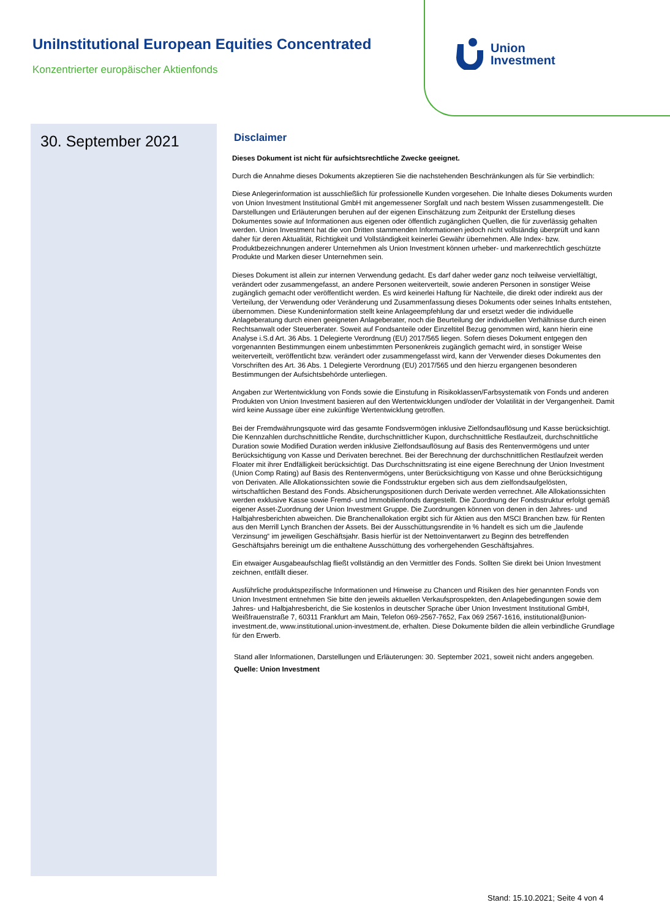UniInstitutional European Equities Concentrated
Konzentrierter europäischer Aktienfonds
Union
Investment
30. September 2021
Disclaimer
Dieses Dokument ist nicht für aufsichtsrechtliche Zwecke geeignet.
Durch die Annahme dieses Dokuments akzeptieren Sie die nachstehenden Beschränkungen als für Sie verbindlich:
Diese Anlegerinformation ist ausschließlich für professionelle Kunden vorgesehen. Die Inhalte dieses Dokuments wurden von Union Investment Institutional GmbH mit angemessener Sorgfalt und nach bestem Wissen zusammengestellt. Die Darstellungen und Erläuterungen beruhen auf der eigenen Einschätzung zum Zeitpunkt der Erstellung dieses Dokumentes sowie auf Informationen aus eigenen oder öffentlich zugänglichen Quellen, die für zuverlässig gehalten werden. Union Investment hat die von Dritten stammenden Informationen jedoch nicht vollständig überprüft und kann daher für deren Aktualität, Richtigkeit und Vollständigkeit keinerlei Gewähr übernehmen. Alle Index- bzw. Produktbezeichnungen anderer Unternehmen als Union Investment können urheber- und markenrechtlich geschützte Produkte und Marken dieser Unternehmen sein.
Dieses Dokument ist allein zur internen Verwendung gedacht. Es darf daher weder ganz noch teilweise vervielfältigt, verändert oder zusammengefasst, an andere Personen weiterverteilt, sowie anderen Personen in sonstiger Weise zugänglich gemacht oder veröffentlicht werden. Es wird keinerlei Haftung für Nachteile, die direkt oder indirekt aus der Verteilung, der Verwendung oder Veränderung und Zusammenfassung dieses Dokuments oder seines Inhalts entstehen, übernommen. Diese Kundeninformation stellt keine Anlageempfehlung dar und ersetzt weder die individuelle Anlageberatung durch einen geeigneten Anlageberater, noch die Beurteilung der individuellen Verhältnisse durch einen Rechtsanwalt oder Steuerberater. Soweit auf Fondsanteile oder Einzeltitel Bezug genommen wird, kann hierin eine Analyse i.S.d Art. 36 Abs. 1 Delegierte Verordnung (EU) 2017/565 liegen. Sofern dieses Dokument entgegen den vorgenannten Bestimmungen einem unbestimmten Personenkreis zugänglich gemacht wird, in sonstiger Weise weiterverteilt, veröffentlicht bzw. verändert oder zusammengefasst wird, kann der Verwender dieses Dokumentes den Vorschriften des Art. 36 Abs. 1 Delegierte Verordnung (EU) 2017/565 und den hierzu ergangenen besonderen Bestimmungen der Aufsichtsbehörde unterliegen.
Angaben zur Wertentwicklung von Fonds sowie die Einstufung in Risikoklassen/Farbsystematik von Fonds und anderen Produkten von Union Investment basieren auf den Wertentwicklungen und/oder der Volatilität in der Vergangenheit. Damit wird keine Aussage über eine zukünftige Wertentwicklung getroffen.
Bei der Fremdwährungsquote wird das gesamte Fondsvermögen inklusive Zielfondsauflösung und Kasse berücksichtigt. Die Kennzahlen durchschnittliche Rendite, durchschnittlicher Kupon, durchschnittliche Restlaufzeit, durchschnittliche Duration sowie Modified Duration werden inklusive Zielfondsauflösung auf Basis des Rentenvermögens und unter Berücksichtigung von Kasse und Derivaten berechnet. Bei der Berechnung der durchschnittlichen Restlaufzeit werden Floater mit ihrer Endfälligkeit berücksichtigt. Das Durchschnittsrating ist eine eigene Berechnung der Union Investment (Union Comp Rating) auf Basis des Rentenvermögens, unter Berücksichtigung von Kasse und ohne Berücksichtigung von Derivaten. Alle Allokationssichten sowie die Fondsstruktur ergeben sich aus dem zielfondsaufgelösten, wirtschaftlichen Bestand des Fonds. Absicherungspositionen durch Derivate werden verrechnet. Alle Allokationssichten werden exklusive Kasse sowie Fremd- und Immobilienfonds dargestellt. Die Zuordnung der Fondsstruktur erfolgt gemäß eigener Asset-Zuordnung der Union Investment Gruppe. Die Zuordnungen können von denen in den Jahres- und Halbjahresberichten abweichen. Die Branchenallokation ergibt sich für Aktien aus den MSCI Branchen bzw. für Renten aus den Merrill Lynch Branchen der Assets. Bei der Ausschüttungsrendite in % handelt es sich um die „laufende Verzinsung“ im jeweiligen Geschäftsjahr. Basis hierfür ist der Nettoinventarwert zu Beginn des betreffenden Geschäftsjahrs bereinigt um die enthaltene Ausschüttung des vorhergehenden Geschäftsjahres.
Ein etwaiger Ausgabeaufschlag fließt vollständig an den Vermittler des Fonds. Sollten Sie direkt bei Union Investment zeichnen, entfällt dieser.
Ausführliche produktspezifische Informationen und Hinweise zu Chancen und Risiken des hier genannten Fonds von Union Investment entnehmen Sie bitte den jeweils aktuellen Verkaufsprospekten, den Anlagebedingungen sowie dem Jahres- und Halbjahresbericht, die Sie kostenlos in deutscher Sprache über Union Investment Institutional GmbH, Weißfrauenstraße 7, 60311 Frankfurt am Main, Telefon 069-2567-7652, Fax 069 2567-1616, institutional@union-investment.de, www.institutional.union-investment.de, erhalten. Diese Dokumente bilden die allein verbindliche Grundlage für den Erwerb.
Stand aller Informationen, Darstellungen und Erläuterungen: 30. September 2021, soweit nicht anders angegeben.
Quelle: Union Investment
Stand: 15.10.2021; Seite 4 von 4